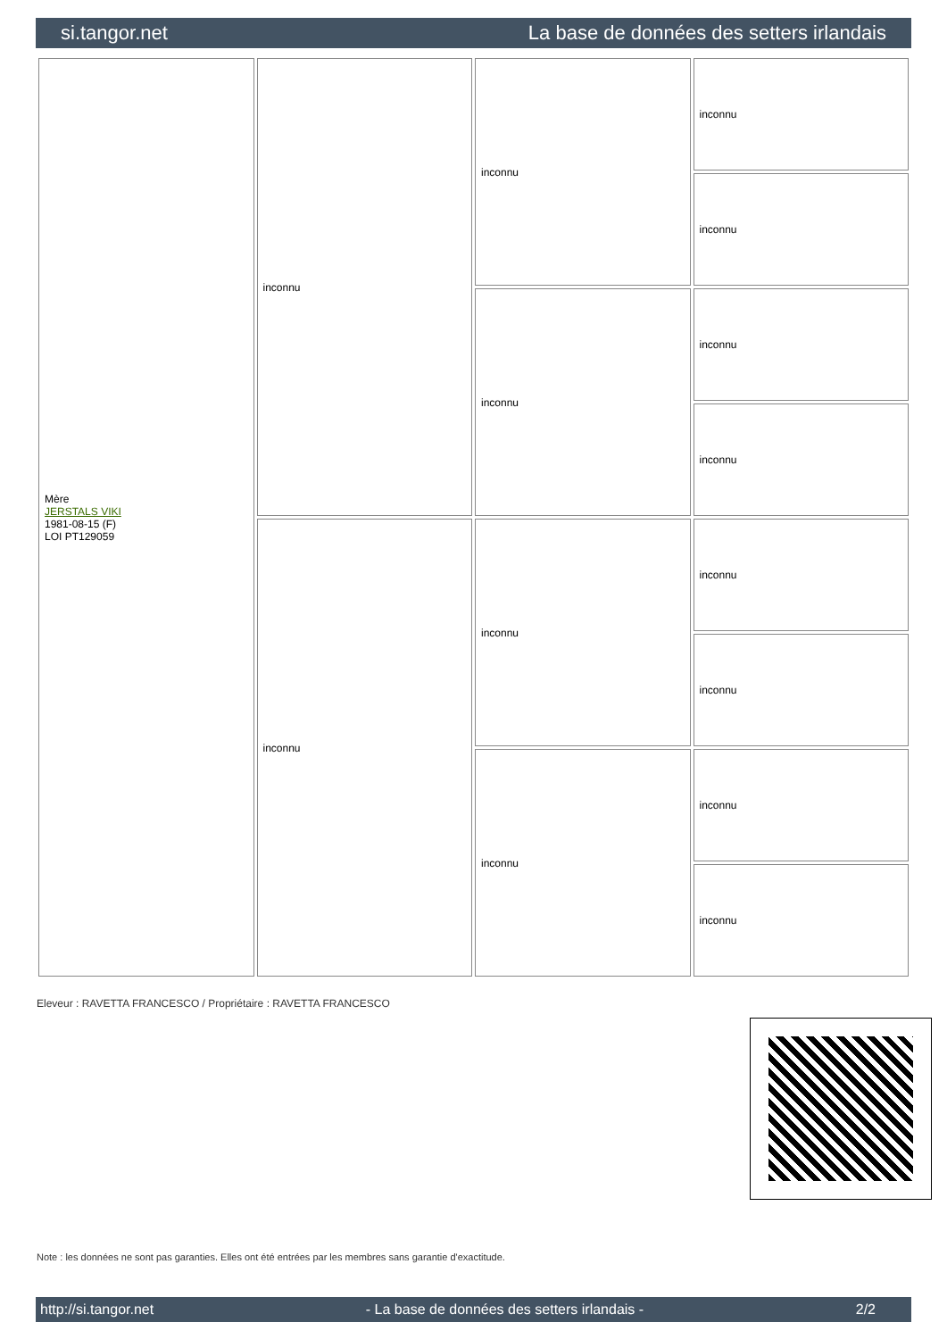si.tangor.net La base de données des setters irlandais
| Mère JERSTALS VIKI 1981-08-15 (F) LOI PT129059 | inconnu | inconnu | inconnu |
| | | | inconnu |
| | | inconnu | inconnu |
| | | | inconnu |
| | inconnu | inconnu | inconnu |
| | | | inconnu |
| | | inconnu | inconnu |
| | | | inconnu |
Eleveur : RAVETTA FRANCESCO / Propriétaire : RAVETTA FRANCESCO
Note : les données ne sont pas garanties. Elles ont été entrées par les membres sans garantie d'exactitude.
http://si.tangor.net - La base de données des setters irlandais - 2/2